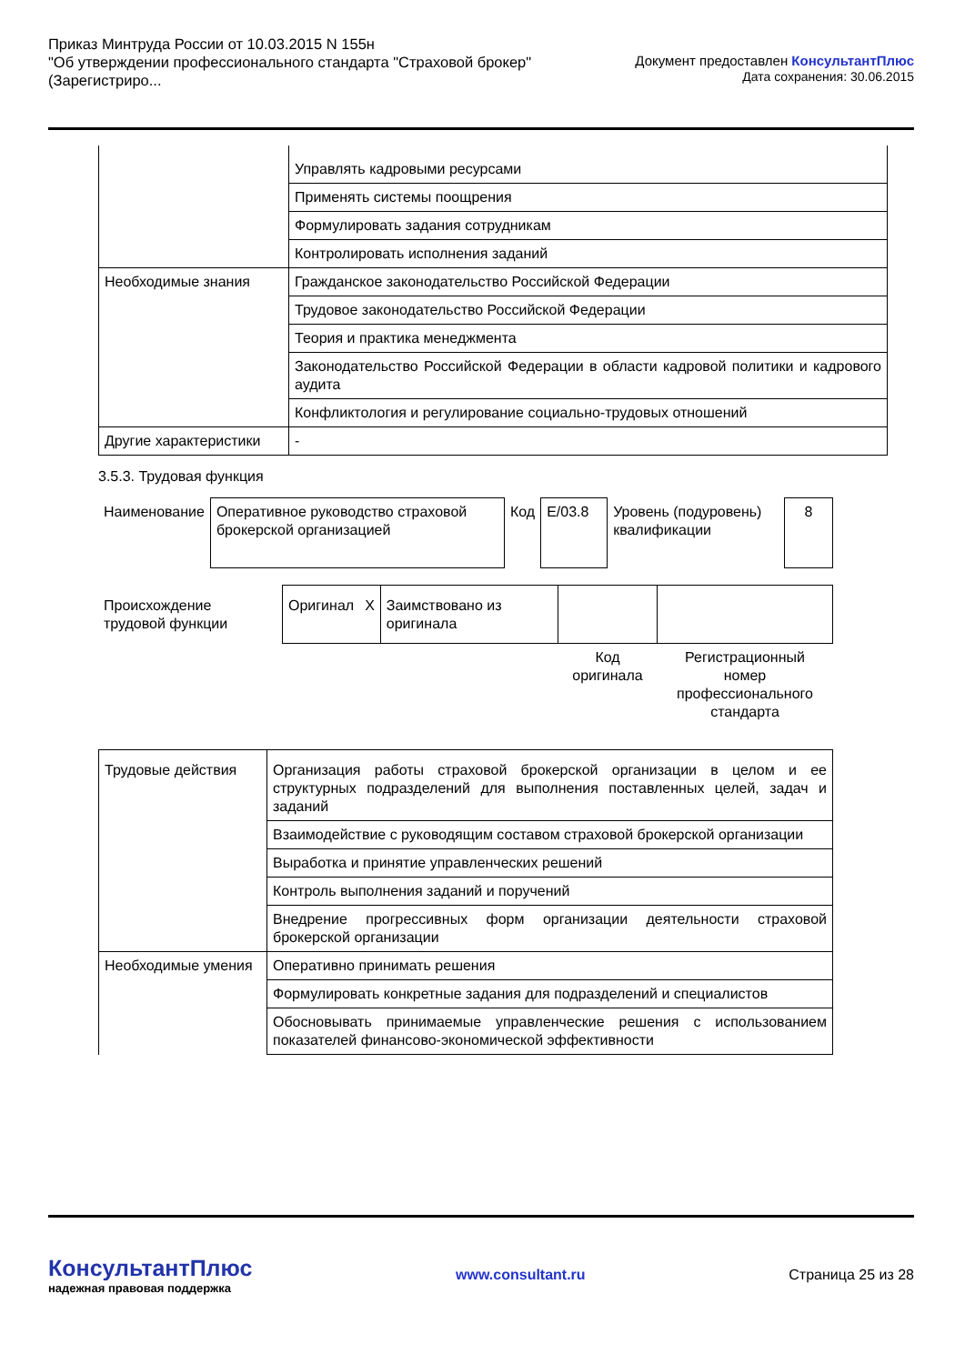Приказ Минтруда России от 10.03.2015 N 155н
"Об утверждении профессионального стандарта "Страховой брокер"
(Зарегистриро...
Документ предоставлен КонсультантПлюс
Дата сохранения: 30.06.2015
| | Управлять кадровыми ресурсами |
| | Применять системы поощрения |
| | Формулировать задания сотрудникам |
| | Контролировать исполнения заданий |
| Необходимые знания | Гражданское законодательство Российской Федерации |
| | Трудовое законодательство Российской Федерации |
| | Теория и практика менеджмента |
| | Законодательство Российской Федерации в области кадровой политики и кадрового аудита |
| | Конфликтология и регулирование социально-трудовых отношений |
| Другие характеристики | - |
3.5.3. Трудовая функция
| Наименование | Оперативное руководство страховой брокерской организацией | Код | E/03.8 | Уровень (подуровень) квалификации | 8 |
| Происхождение трудовой функции | Оригинал | X | Заимствовано из оригинала | | |
| | | | | Код оригинала | Регистрационный номер профессионального стандарта |
| Трудовые действия | Организация работы страховой брокерской организации в целом и ее структурных подразделений для выполнения поставленных целей, задач и заданий |
| | Взаимодействие с руководящим составом страховой брокерской организации |
| | Выработка и принятие управленческих решений |
| | Контроль выполнения заданий и поручений |
| | Внедрение прогрессивных форм организации деятельности страховой брокерской организации |
| Необходимые умения | Оперативно принимать решения |
| | Формулировать конкретные задания для подразделений и специалистов |
| | Обосновывать принимаемые управленческие решения с использованием показателей финансово-экономической эффективности |
КонсультантПлюс
надежная правовая поддержка
www.consultant.ru Страница 25 из 28